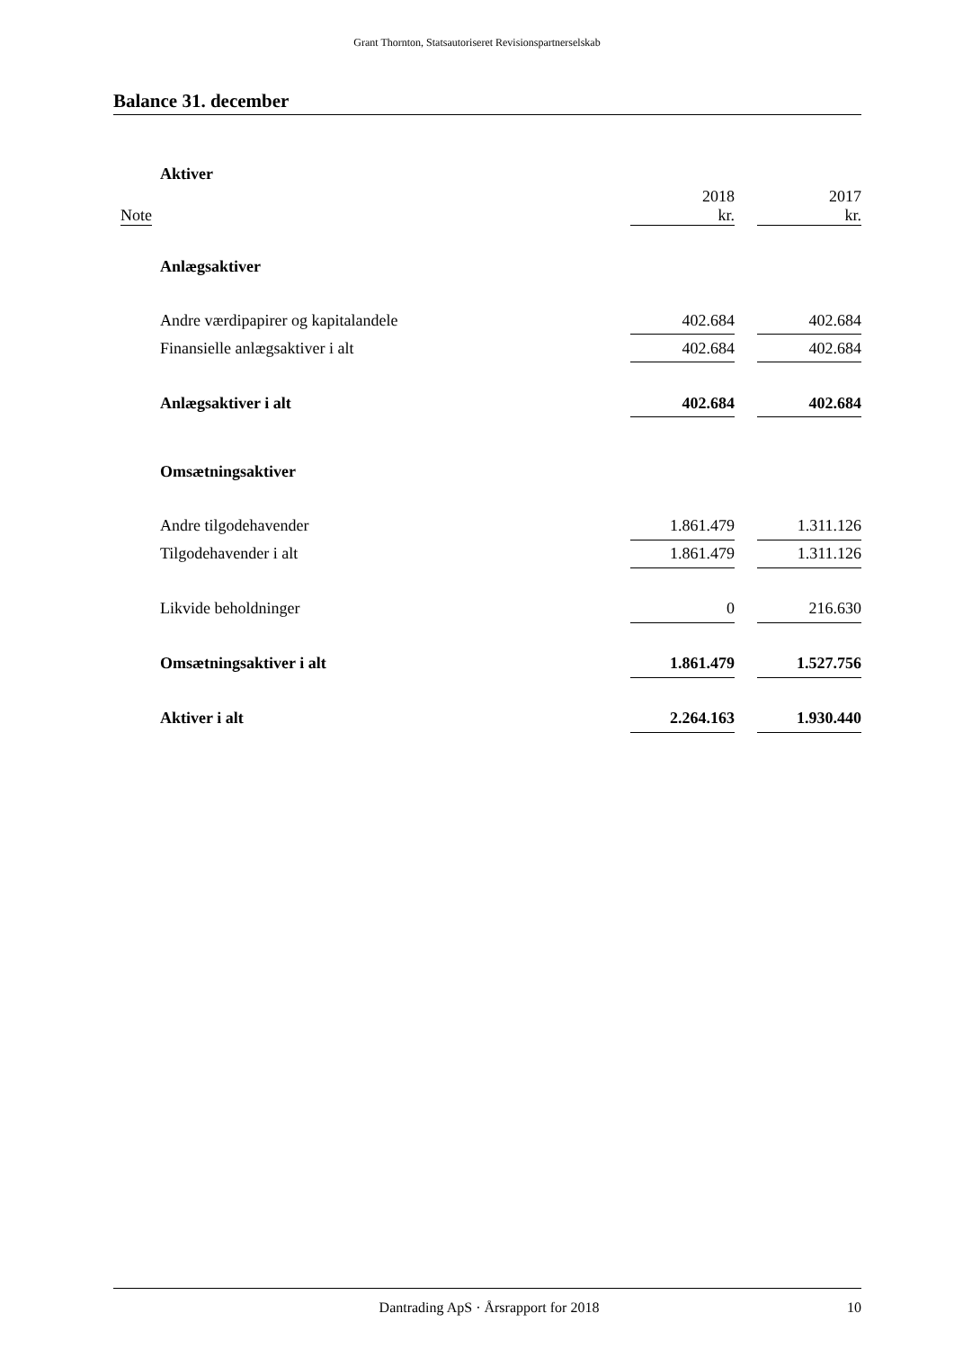Grant Thornton, Statsautoriseret Revisionspartnerselskab
Balance 31. december
| | Aktiver | | | |
| Note | | 2018 kr. | | 2017 kr. |
| | Anlægsaktiver | | | |
| | Andre værdipapirer og kapitalandele | 402.684 | | 402.684 |
| | Finansielle anlægsaktiver i alt | 402.684 | | 402.684 |
| | Anlægsaktiver i alt | 402.684 | | 402.684 |
| | Omsætningsaktiver | | | |
| | Andre tilgodehavender | 1.861.479 | | 1.311.126 |
| | Tilgodehavender i alt | 1.861.479 | | 1.311.126 |
| | Likvide beholdninger | 0 | | 216.630 |
| | Omsætningsaktiver i alt | 1.861.479 | | 1.527.756 |
| | Aktiver i alt | 2.264.163 | | 1.930.440 |
Dantrading ApS · Årsrapport for 2018 10